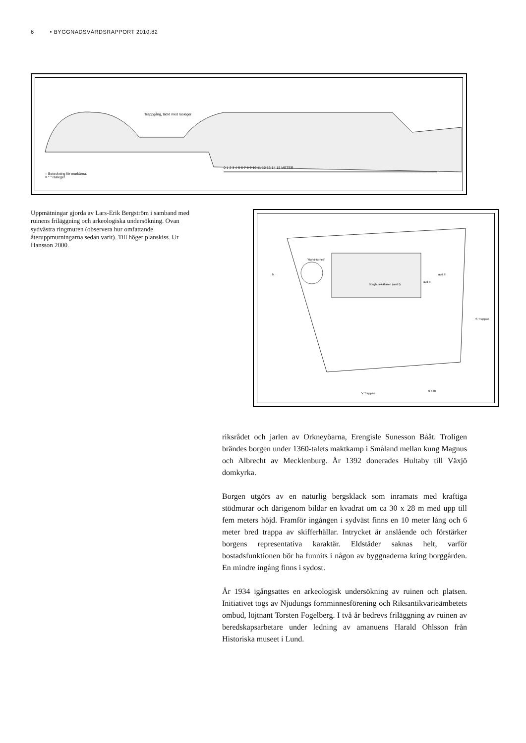6 • BYGGNADSVÅRDSRAPPORT 2010:82
Trappgång, täckt med rasleger
= Beteckning för murkärna.
= " " rasleger.
0 1 2 3 4 5 6 7 8 9 10 11 12 13 14 15 METER
Uppmätningar gjorda av Lars-Erik Bergström i samband med ruinens friläggning och arkeologiska undersökning. Ovan sydvästra ringmuren (observera hur omfattande återuppmurningarna sedan varit). Till höger planskiss. Ur Hansson 2000.
"Rund-tornet"
N
Borghus-källaren (avd I)
avd II
avd III
S Trappan
V Trappan
0 5 m
riksrådet och jarlen av Orkneyöarna, Erengisle Sunesson Bååt. Troligen brändes borgen under 1360-talets maktkamp i Småland mellan kung Magnus och Albrecht av Mecklenburg. År 1392 donerades Hultaby till Växjö domkyrka.
Borgen utgörs av en naturlig bergsklack som inramats med kraftiga stödmurar och därigenom bildar en kvadrat om ca 30 x 28 m med upp till fem meters höjd. Framför ingången i sydväst finns en 10 meter lång och 6 meter bred trappa av skifferhällar. Intrycket är anslående och förstärker borgens representativa karaktär. Eldstäder saknas helt, varför bostadsfunktionen bör ha funnits i någon av byggnaderna kring borggården. En mindre ingång finns i sydost.
År 1934 igångsattes en arkeologisk undersökning av ruinen och platsen. Initiativet togs av Njudungs fornminnesförening och Riksantikvarieämbetets ombud, löjtnant Torsten Fogelberg. I två år bedrevs friläggning av ruinen av beredskapsarbetare under ledning av amanuens Harald Ohlsson från Historiska museet i Lund.